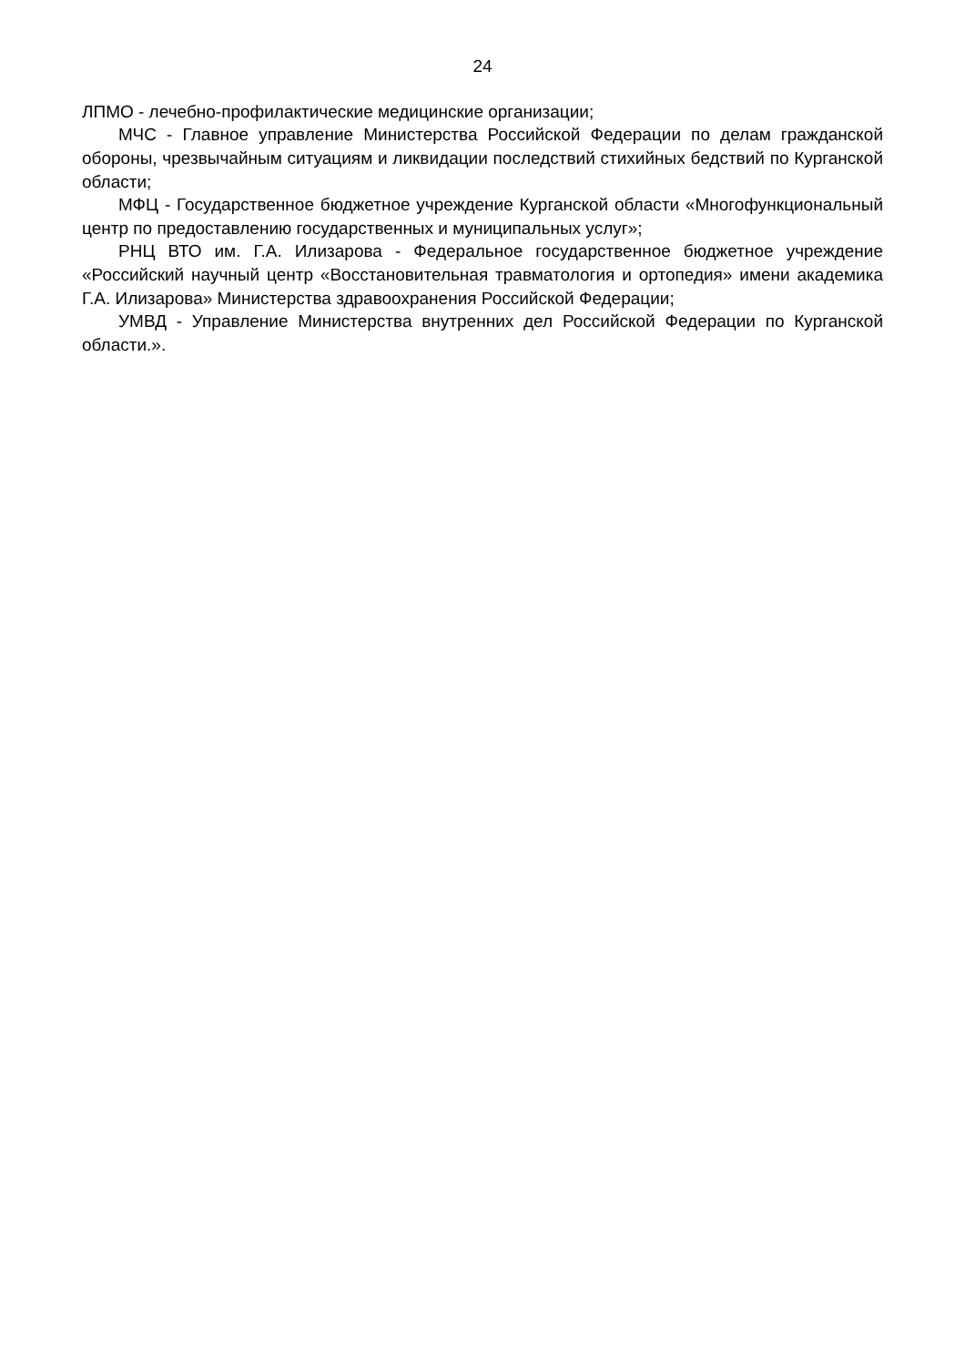24
ЛПМО - лечебно-профилактические медицинские организации;
МЧС - Главное управление Министерства Российской Федерации по делам гражданской обороны, чрезвычайным ситуациям и ликвидации последствий стихийных бедствий по Курганской области;
МФЦ - Государственное бюджетное учреждение Курганской области «Многофункциональный центр по предоставлению государственных и муниципальных услуг»;
РНЦ ВТО им. Г.А. Илизарова - Федеральное государственное бюджетное учреждение «Российский научный центр «Восстановительная травматология и ортопедия» имени академика Г.А. Илизарова» Министерства здравоохранения Российской Федерации;
УМВД - Управление Министерства внутренних дел Российской Федерации по Курганской области.».